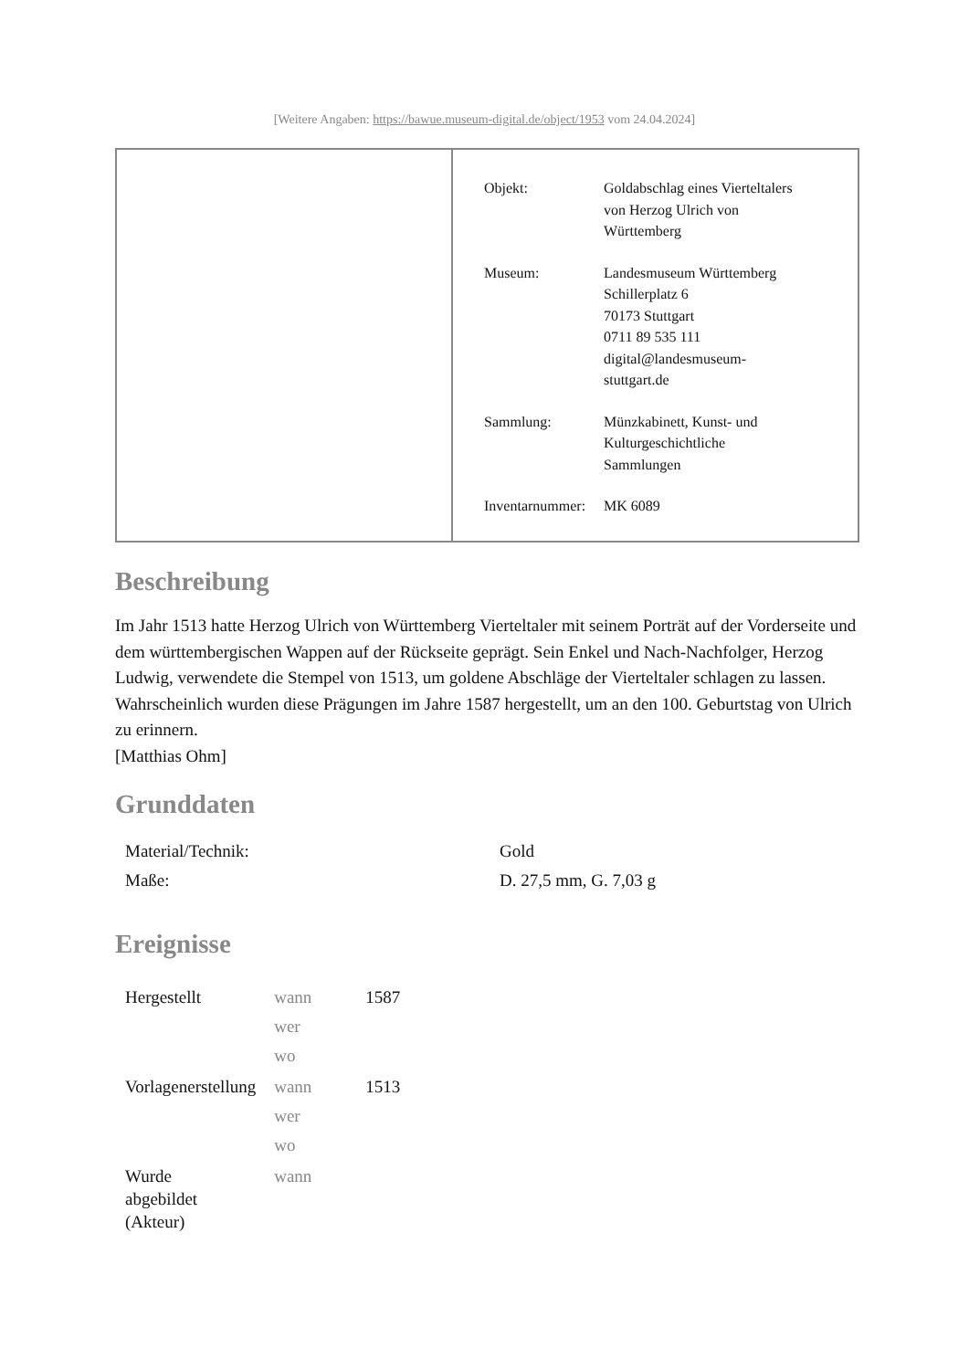[Weitere Angaben: https://bawue.museum-digital.de/object/1953 vom 24.04.2024]
| Objekt: | Goldabschlag eines Vierteltalers von Herzog Ulrich von Württemberg |
| Museum: | Landesmuseum Württemberg Schillerplatz 6 70173 Stuttgart 0711 89 535 111 digital@landesmuseum- stuttgart.de |
| Sammlung: | Münzkabinett, Kunst- und Kulturgeschichtliche Sammlungen |
| Inventarnummer: | MK 6089 |
Beschreibung
Im Jahr 1513 hatte Herzog Ulrich von Württemberg Vierteltaler mit seinem Porträt auf der Vorderseite und dem württembergischen Wappen auf der Rückseite geprägt. Sein Enkel und Nach-Nachfolger, Herzog Ludwig, verwendete die Stempel von 1513, um goldene Abschläge der Vierteltaler schlagen zu lassen. Wahrscheinlich wurden diese Prägungen im Jahre 1587 hergestellt, um an den 100. Geburtstag von Ulrich zu erinnern.
[Matthias Ohm]
Grunddaten
| Material/Technik: | Gold |
| Maße: | D. 27,5 mm, G. 7,03 g |
Ereignisse
| Hergestellt | wann wer wo | 1587 |
| Vorlagenerstellung | wann wer wo | 1513 |
| Wurde abgebildet (Akteur) | wann | |